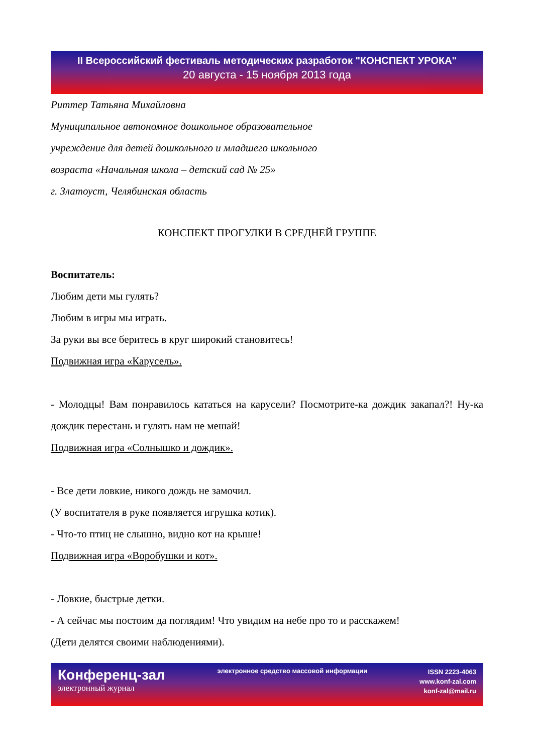II Всероссийский фестиваль методических разработок "КОНСПЕКТ УРОКА"
20 августа - 15 ноября 2013 года
Риттер Татьяна Михайловна
Муниципальное автономное дошкольное образовательное
учреждение для детей дошкольного и младшего школьного
возраста «Начальная школа – детский сад № 25»
г. Златоуст, Челябинская область
КОНСПЕКТ ПРОГУЛКИ В СРЕДНЕЙ ГРУППЕ
Воспитатель:
Любим дети мы гулять?
Любим в игры мы играть.
За руки вы все беритесь в круг широкий становитесь!
Подвижная игра «Карусель».
- Молодцы! Вам понравилось кататься на карусели? Посмотрите-ка дождик закапал?! Ну-ка дождик перестань и гулять нам не мешай!
Подвижная игра «Солнышко и дождик».
- Все дети ловкие, никого дождь не замочил.
(У воспитателя в руке появляется игрушка котик).
- Что-то птиц не слышно, видно кот на крыше!
Подвижная игра «Воробушки и кот».
- Ловкие, быстрые детки.
- А сейчас мы постоим да поглядим! Что увидим на небе про то и расскажем!
(Дети делятся своими наблюдениями).
Конференц-зал
электронный журнал
электронное средство массовой информации
ISSN 2223-4063
www.konf-zal.com
konf-zal@mail.ru